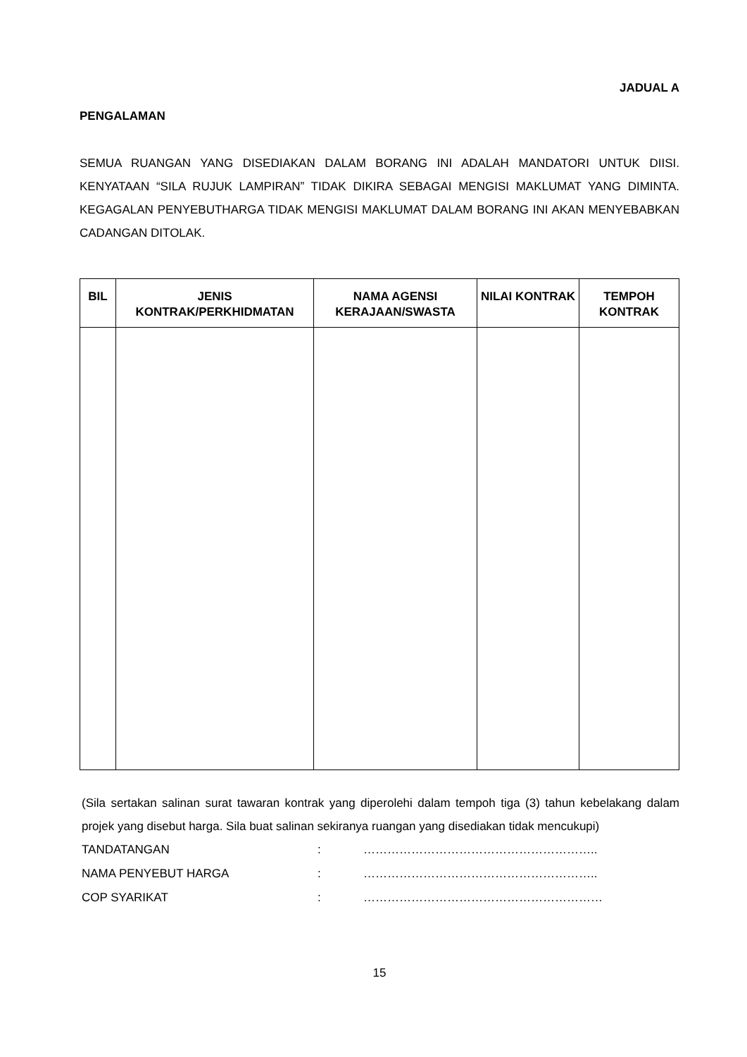JADUAL A
PENGALAMAN
SEMUA RUANGAN YANG DISEDIAKAN DALAM BORANG INI ADALAH MANDATORI UNTUK DIISI. KENYATAAN “SILA RUJUK LAMPIRAN” TIDAK DIKIRA SEBAGAI MENGISI MAKLUMAT YANG DIMINTA. KEGAGALAN PENYEBUTHARGA TIDAK MENGISI MAKLUMAT DALAM BORANG INI AKAN MENYEBABKAN CADANGAN DITOLAK.
| BIL | JENIS KONTRAK/PERKHIDMATAN | NAMA AGENSI KERAJAAN/SWASTA | NILAI KONTRAK | TEMPOH KONTRAK |
| --- | --- | --- | --- | --- |
(Sila sertakan salinan surat tawaran kontrak yang diperolehi dalam tempoh tiga (3) tahun kebelakang dalam projek yang disebut harga. Sila buat salinan sekiranya ruangan yang disediakan tidak mencukupi)
TANDATANGAN: …………………………………………………..
NAMA PENYEBUT HARGA: …………………………………………………..
COP SYARIKAT: ……………………………………………………
15